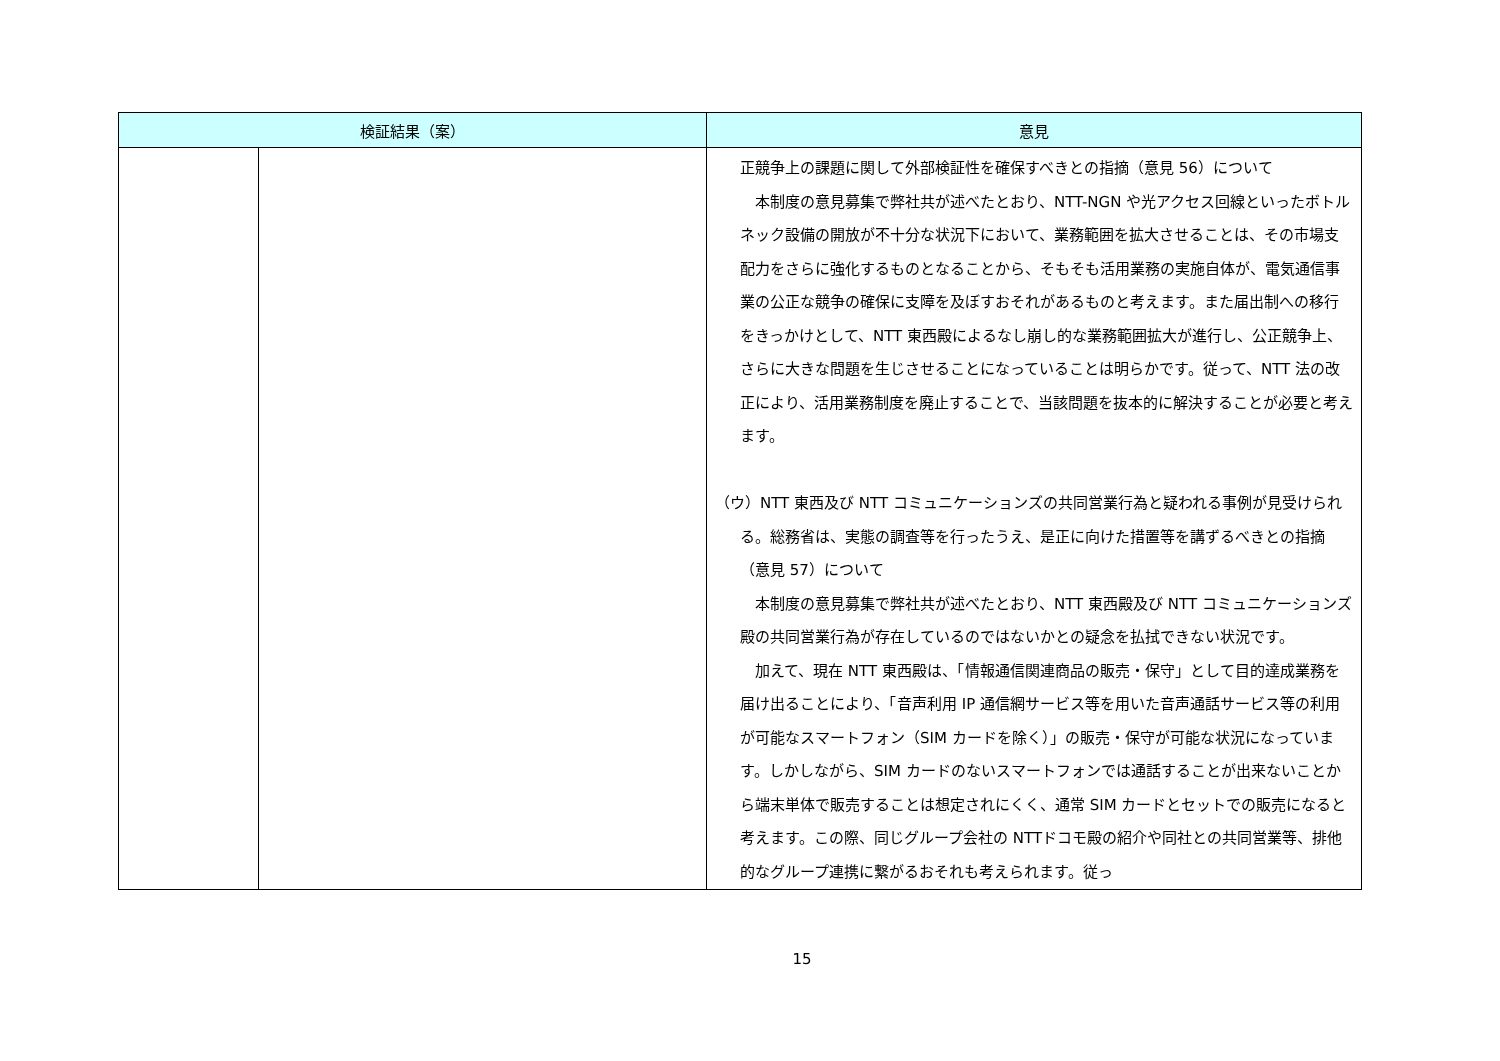| 検証結果（案） | | 意見 |
| --- | --- | --- |
| | | 正競争上の課題に関して外部検証性を確保すべきとの指摘（意見 56）について 本制度の意見募集で弊社共が述べたとおり、NTT-NGN や光アクセス回線といったボトルネック設備の開放が不十分な状況下において、業務範囲を拡大させることは、その市場支配力をさらに強化するものとなることから、そもそも活用業務の実施自体が、電気通信事業の公正な競争の確保に支障を及ぼすおそれがあるものと考えます。また届出制への移行をきっかけとして、NTT 東西殿によるなし崩し的な業務範囲拡大が進行し、公正競争上、さらに大きな問題を生じさせることになっていることは明らかです。従って、NTT 法の改正により、活用業務制度を廃止することで、当該問題を抜本的に解決することが必要と考えます。 （ウ）NTT 東西及び NTT コミュニケーションズの共同営業行為と疑われる事例が見受けられる。総務省は、実態の調査等を行ったうえ、是正に向けた措置等を講ずるべきとの指摘（意見 57）について 本制度の意見募集で弊社共が述べたとおり、NTT 東西殿及び NTT コミュニケーションズ殿の共同営業行為が存在しているのではないかとの疑念を払拭できない状況です。 加えて、現在 NTT 東西殿は、「情報通信関連商品の販売・保守」として目的達成業務を届け出ることにより、「音声利用 IP 通信網サービス等を用いた音声通話サービス等の利用が可能なスマートフォン（SIM カードを除く）」の販売・保守が可能な状況になっています。しかしながら、SIM カードのないスマートフォンでは通話することが出来ないことから端末単体で販売することは想定されにくく、通常 SIM カードとセットでの販売になると考えます。この際、同じグループ会社の NTTドコモ殿の紹介や同社との共同営業等、排他的なグループ連携に繋がるおそれも考えられます。従っ |
15